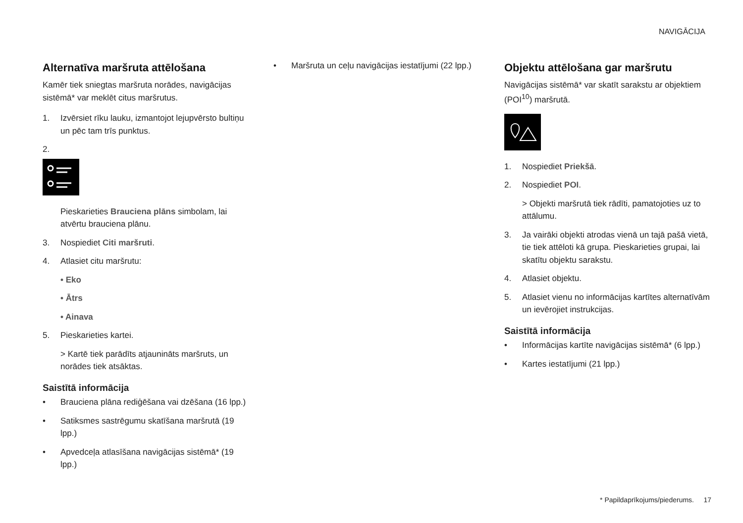NAVIGĀCIJA
Alternatīva maršruta attēlošana
Kamēr tiek sniegtas maršruta norādes, navigācijas sistēmā* var meklēt citus maršrutus.
1. Izvērsiet rīku lauku, izmantojot lejupvērsto bultiņu un pēc tam trīs punktus.
2.
Pieskarieties Brauciena plāns simbolam, lai atvērtu brauciena plānu.
3. Nospiediet Citi maršruti.
4. Atlasiet citu maršrutu:
• Eko
• Ātrs
• Ainava
5. Pieskarieties kartei.
> Kartē tiek parādīts atjaunināts maršruts, un norādes tiek atsāktas.
Saistītā informācija
• Brauciena plāna rediģēšana vai dzēšana (16 lpp.)
• Satiksmes sastrēgumu skatīšana maršrutā (19 lpp.)
• Apvedceļa atlasīšana navigācijas sistēmā* (19 lpp.)
• Maršruta un ceļu navigācijas iestatījumi (22 lpp.)
Objektu attēlošana gar maršrutu
Navigācijas sistēmā* var skatīt sarakstu ar objektiem (POI<sup>10</sup>) maršrutā.
1. Nospiediet Priekšā.
2. Nospiediet POI.
> Objekti maršrutā tiek rādīti, pamatojoties uz to attālumu.
3. Ja vairāki objekti atrodas vienā un tajā pašā vietā, tie tiek attēloti kā grupa. Pieskarieties grupai, lai skatītu objektu sarakstu.
4. Atlasiet objektu.
5. Atlasiet vienu no informācijas kartītes alternatīvām un ievērojiet instrukcijas.
Saistītā informācija
• Informācijas kartīte navigācijas sistēmā* (6 lpp.)
• Kartes iestatījumi (21 lpp.)
* Papildaprīkojums/piederums. 17